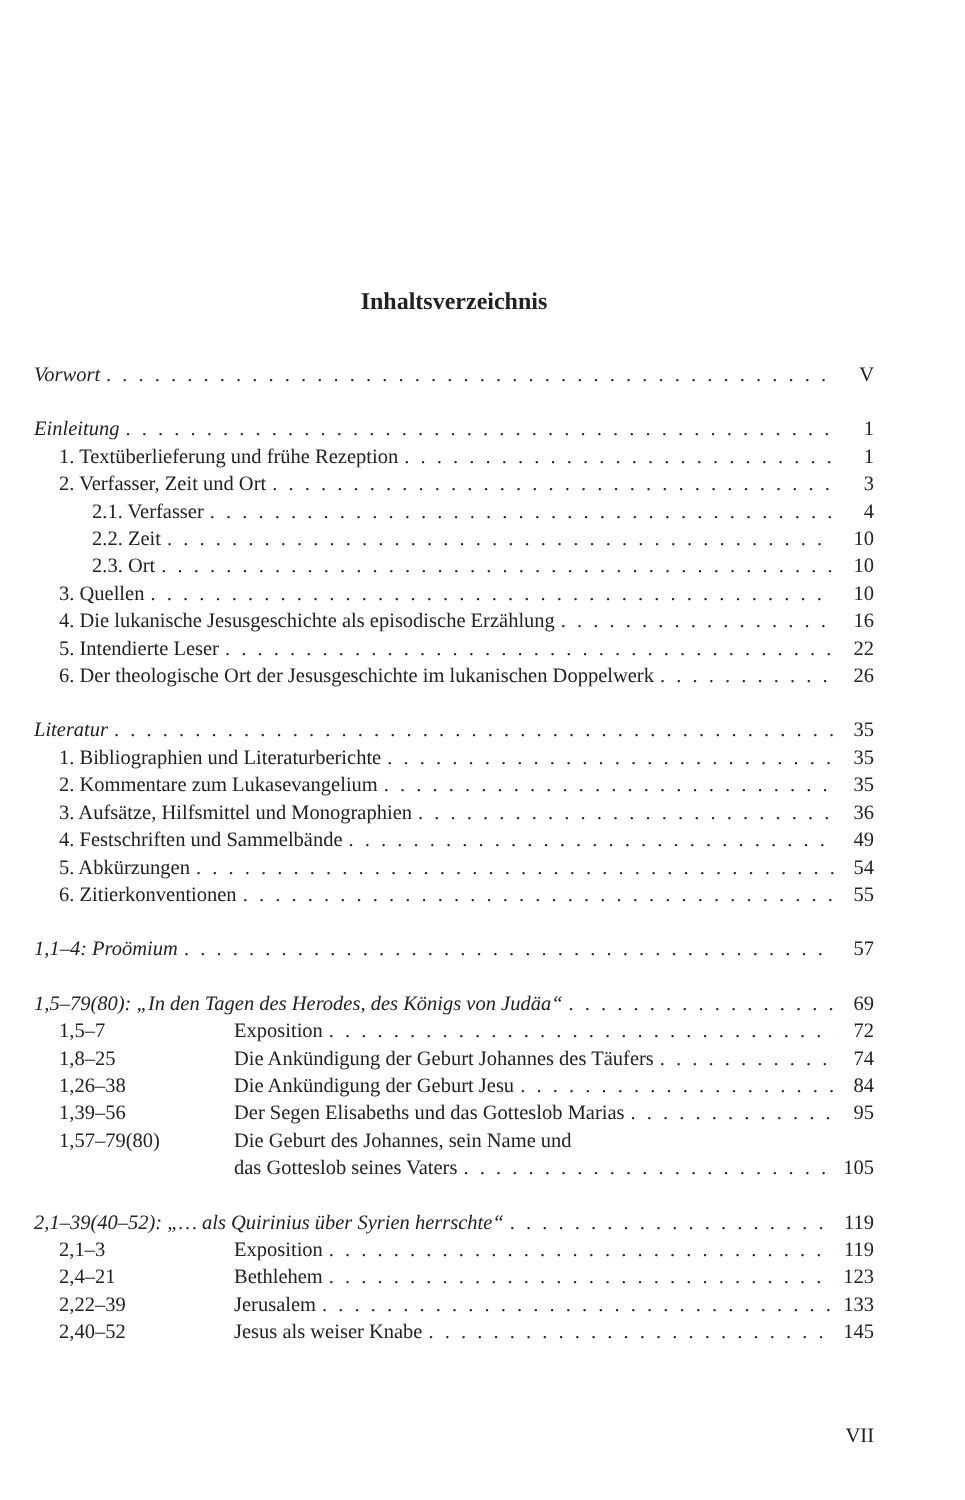Inhaltsverzeichnis
Vorwort V
Einleitung 1
1. Textüberlieferung und frühe Rezeption 1
2. Verfasser, Zeit und Ort 3
2.1. Verfasser 4
2.2. Zeit 10
2.3. Ort 10
3. Quellen 10
4. Die lukanische Jesusgeschichte als episodische Erzählung 16
5. Intendierte Leser 22
6. Der theologische Ort der Jesusgeschichte im lukanischen Doppelwerk 26
Literatur 35
1. Bibliographien und Literaturberichte 35
2. Kommentare zum Lukasevangelium 35
3. Aufsätze, Hilfsmittel und Monographien 36
4. Festschriften und Sammelbände 49
5. Abkürzungen 54
6. Zitierkonventionen 55
1,1–4: Proömium 57
1,5–79(80): „In den Tagen des Herodes, des Königs von Judäa“ 69
1,5–7 Exposition 72
1,8–25 Die Ankündigung der Geburt Johannes des Täufers 74
1,26–38 Die Ankündigung der Geburt Jesu 84
1,39–56 Der Segen Elisabeths und das Gotteslob Marias 95
1,57–79(80) Die Geburt des Johannes, sein Name und
das Gotteslob seines Vaters 105
2,1–39(40–52): „… als Quirinius über Syrien herrschte“ 119
2,1–3 Exposition 119
2,4–21 Bethlehem 123
2,22–39 Jerusalem 133
2,40–52 Jesus als weiser Knabe 145
VII